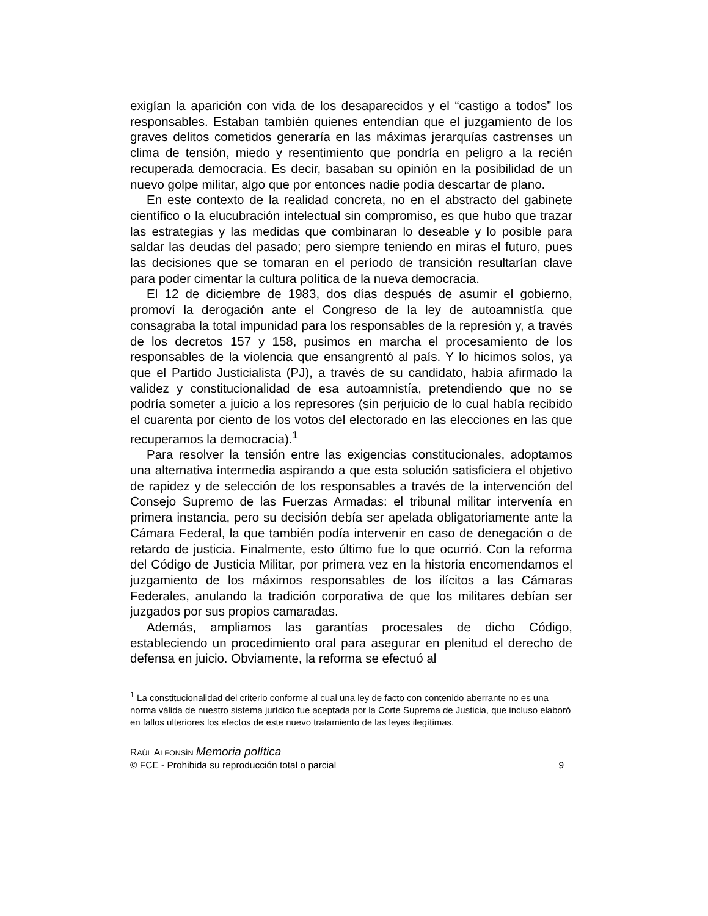exigían la aparición con vida de los desaparecidos y el “castigo a todos” los responsables. Estaban también quienes entendían que el juzgamiento de los graves delitos cometidos generaría en las máximas jerarquías castrenses un clima de tensión, miedo y resentimiento que pondría en peligro a la recién recuperada democracia. Es decir, basaban su opinión en la posibilidad de un nuevo golpe militar, algo que por entonces nadie podía descartar de plano.
En este contexto de la realidad concreta, no en el abstracto del gabinete científico o la elucubración intelectual sin compromiso, es que hubo que trazar las estrategias y las medidas que combinaran lo deseable y lo posible para saldar las deudas del pasado; pero siempre teniendo en miras el futuro, pues las decisiones que se tomaran en el período de transición resultarían clave para poder cimentar la cultura política de la nueva democracia.
El 12 de diciembre de 1983, dos días después de asumir el gobierno, promoví la derogación ante el Congreso de la ley de autoamnistía que consagraba la total impunidad para los responsables de la represión y, a través de los decretos 157 y 158, pusimos en marcha el procesamiento de los responsables de la violencia que ensangrentó al país. Y lo hicimos solos, ya que el Partido Justicialista (PJ), a través de su candidato, había afirmado la validez y constitucionalidad de esa autoamnistía, pretendiendo que no se podría someter a juicio a los represores (sin perjuicio de lo cual había recibido el cuarenta por ciento de los votos del electorado en las elecciones en las que recuperamos la democracia).<sup>1</sup>
Para resolver la tensión entre las exigencias constitucionales, adoptamos una alternativa intermedia aspirando a que esta solución satisficiera el objetivo de rapidez y de selección de los responsables a través de la intervención del Consejo Supremo de las Fuerzas Armadas: el tribunal militar intervenía en primera instancia, pero su decisión debía ser apelada obligatoriamente ante la Cámara Federal, la que también podía intervenir en caso de denegación o de retardo de justicia. Finalmente, esto último fue lo que ocurrió. Con la reforma del Código de Justicia Militar, por primera vez en la historia encomendamos el juzgamiento de los máximos responsables de los ilícitos a las Cámaras Federales, anulando la tradición corporativa de que los militares debían ser juzgados por sus propios camaradas.
Además, ampliamos las garantías procesales de dicho Código, estableciendo un procedimiento oral para asegurar en plenitud el derecho de defensa en juicio. Obviamente, la reforma se efectuó al
<sup>1</sup> La constitucionalidad del criterio conforme al cual una ley de facto con contenido aberrante no es una norma válida de nuestro sistema jurídico fue aceptada por la Corte Suprema de Justicia, que incluso elaboró en fallos ulteriores los efectos de este nuevo tratamiento de las leyes ilegítimas.
RAÚL ALFONSÍN Memoria política
© FCE - Prohibida su reproducción total o parcial 9